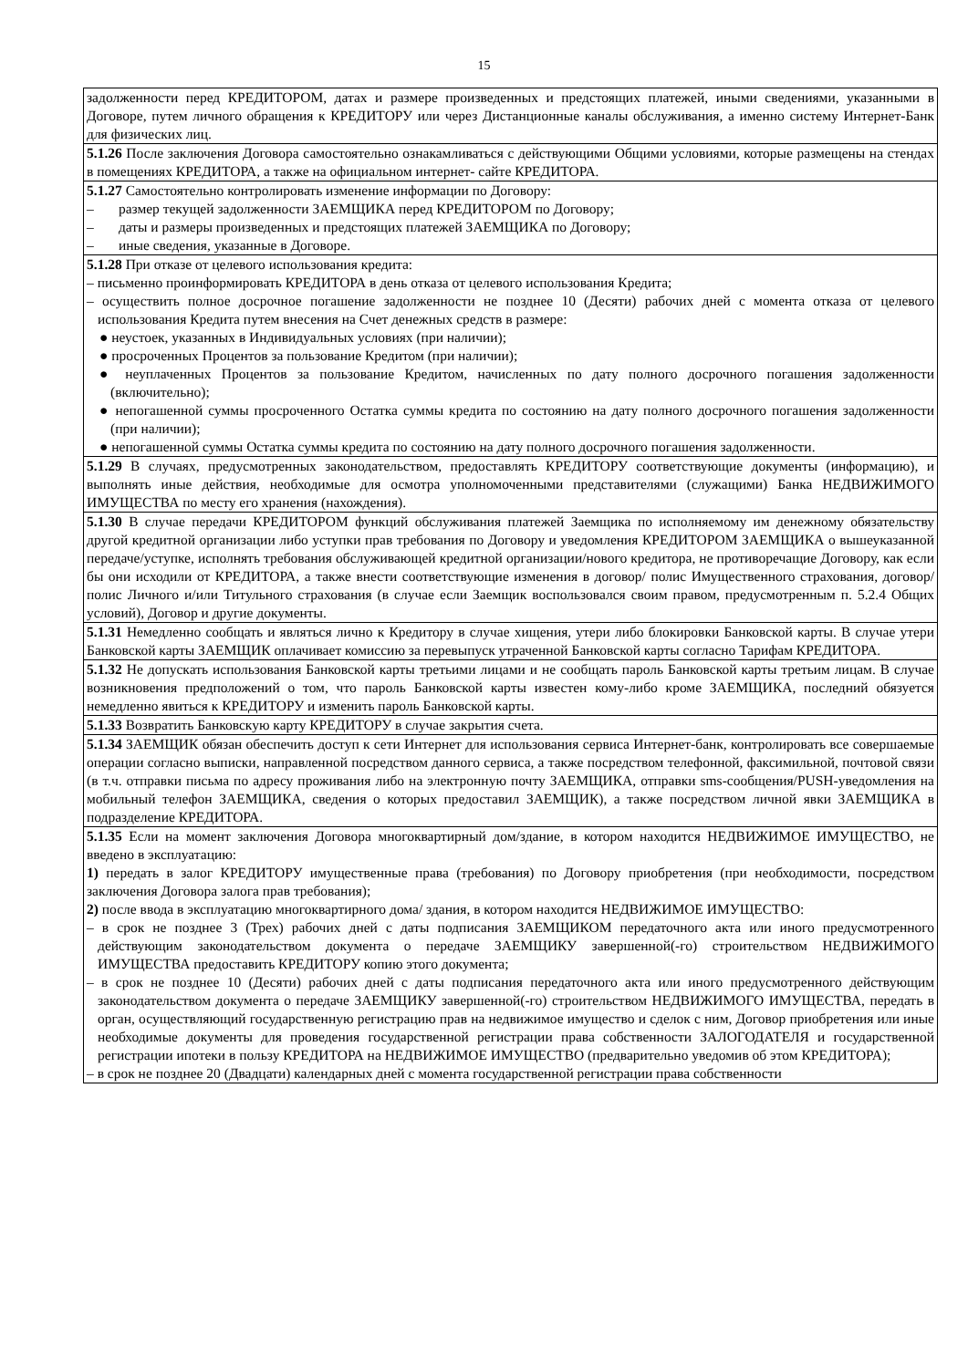15
| задолженности перед КРЕДИТОРОМ, датах и размере произведенных и предстоящих платежей, иными сведениями, указанными в Договоре, путем личного обращения к КРЕДИТОРУ или через Дистанционные каналы обслуживания, а именно систему Интернет-Банк для физических лиц. |
| 5.1.26 После заключения Договора самостоятельно ознакамливаться с действующими Общими условиями, которые размещены на стендах в помещениях КРЕДИТОРА, а также на официальном интернет- сайте КРЕДИТОРА. |
| 5.1.27 Самостоятельно контролировать изменение информации по Договору: – размер текущей задолженности ЗАЕМЩИКА перед КРЕДИТОРОМ по Договору; – даты и размеры произведенных и предстоящих платежей ЗАЕМЩИКА по Договору; – иные сведения, указанные в Договоре. |
| 5.1.28 При отказе от целевого использования кредита: – письменно проинформировать КРЕДИТОРА в день отказа от целевого использования Кредита; – осуществить полное досрочное погашение задолженности не позднее 10 (Десяти) рабочих дней с момента отказа от целевого использования Кредита путем внесения на Счет денежных средств в размере: ● неустоек, указанных в Индивидуальных условиях (при наличии); ● просроченных Процентов за пользование Кредитом (при наличии); ● неуплаченных Процентов за пользование Кредитом, начисленных по дату полного досрочного погашения задолженности (включительно); ● непогашенной суммы просроченного Остатка суммы кредита по состоянию на дату полного досрочного погашения задолженности (при наличии); ● непогашенной суммы Остатка суммы кредита по состоянию на дату полного досрочного погашения задолженности. |
| 5.1.29 В случаях, предусмотренных законодательством, предоставлять КРЕДИТОРУ соответствующие документы (информацию), и выполнять иные действия, необходимые для осмотра уполномоченными представителями (служащими) Банка НЕДВИЖИМОГО ИМУЩЕСТВА по месту его хранения (нахождения). |
| 5.1.30 В случае передачи КРЕДИТОРОМ функций обслуживания платежей Заемщика по исполняемому им денежному обязательству другой кредитной организации либо уступки прав требования по Договору и уведомления КРЕДИТОРОМ ЗАЕМЩИКА о вышеуказанной передаче/уступке, исполнять требования обслуживающей кредитной организации/нового кредитора, не противоречащие Договору, как если бы они исходили от КРЕДИТОРА, а также внести соответствующие изменения в договор/ полис Имущественного страхования, договор/ полис Личного и/или Титульного страхования (в случае если Заемщик воспользовался своим правом, предусмотренным п. 5.2.4 Общих условий), Договор и другие документы. |
| 5.1.31 Немедленно сообщать и являться лично к Кредитору в случае хищения, утери либо блокировки Банковской карты. В случае утери Банковской карты ЗАЕМЩИК оплачивает комиссию за перевыпуск утраченной Банковской карты согласно Тарифам КРЕДИТОРА. |
| 5.1.32 Не допускать использования Банковской карты третьими лицами и не сообщать пароль Банковской карты третьим лицам. В случае возникновения предположений о том, что пароль Банковской карты известен кому-либо кроме ЗАЕМЩИКА, последний обязуется немедленно явиться к КРЕДИТОРУ и изменить пароль Банковской карты. |
| 5.1.33 Возвратить Банковскую карту КРЕДИТОРУ в случае закрытия счета. |
| 5.1.34 ЗАЕМЩИК обязан обеспечить доступ к сети Интернет для использования сервиса Интернет-банк, контролировать все совершаемые операции согласно выписки, направленной посредством данного сервиса, а также посредством телефонной, факсимильной, почтовой связи (в т.ч. отправки письма по адресу проживания либо на электронную почту ЗАЕМЩИКА, отправки sms-сообщения/PUSH-уведомления на мобильный телефон ЗАЕМЩИКА, сведения о которых предоставил ЗАЕМЩИК), а также посредством личной явки ЗАЕМЩИКА в подразделение КРЕДИТОРА. |
| 5.1.35 Если на момент заключения Договора многоквартирный дом/здание, в котором находится НЕДВИЖИМОЕ ИМУЩЕСТВО, не введено в эксплуатацию: 1) передать в залог КРЕДИТОРУ имущественные права (требования) по Договору приобретения (при необходимости, посредством заключения Договора залога прав требования); 2) после ввода в эксплуатацию многоквартирного дома/ здания, в котором находится НЕДВИЖИМОЕ ИМУЩЕСТВО: – в срок не позднее 3 (Трех) рабочих дней с даты подписания ЗАЕМЩИКОМ передаточного акта или иного предусмотренного действующим законодательством документа о передаче ЗАЕМЩИКУ завершенной(-го) строительством НЕДВИЖИМОГО ИМУЩЕСТВА предоставить КРЕДИТОРУ копию этого документа; – в срок не позднее 10 (Десяти) рабочих дней с даты подписания передаточного акта или иного предусмотренного действующим законодательством документа о передаче ЗАЕМЩИКУ завершенной(-го) строительством НЕДВИЖИМОГО ИМУЩЕСТВА, передать в орган, осуществляющий государственную регистрацию прав на недвижимое имущество и сделок с ним, Договор приобретения или иные необходимые документы для проведения государственной регистрации права собственности ЗАЛОГОДАТЕЛЯ и государственной регистрации ипотеки в пользу КРЕДИТОРА на НЕДВИЖИМОЕ ИМУЩЕСТВО (предварительно уведомив об этом КРЕДИТОРА); – в срок не позднее 20 (Двадцати) календарных дней с момента государственной регистрации права собственности |